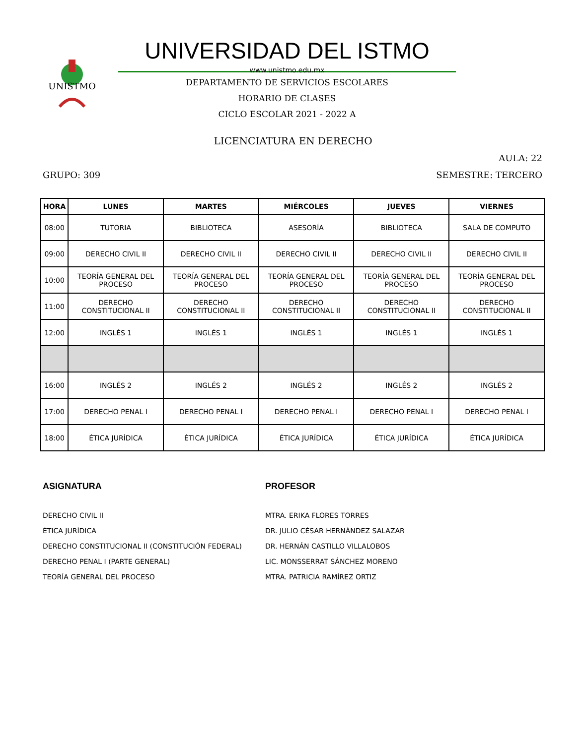UNISTMO
UNIVERSIDAD DEL ISTMO
www.unistmo.edu.mx
DEPARTAMENTO DE SERVICIOS ESCOLARES
HORARIO DE CLASES
CICLO ESCOLAR 2021 - 2022 A
LICENCIATURA EN DERECHO
AULA: 22
GRUPO: 309 SEMESTRE: TERCERO
| HORA | LUNES | MARTES | MIÉRCOLES | JUEVES | VIERNES |
| --- | --- | --- | --- | --- | --- |
| 08:00 | TUTORIA | BIBLIOTECA | ASESORÍA | BIBLIOTECA | SALA DE COMPUTO |
| 09:00 | DERECHO CIVIL II | DERECHO CIVIL II | DERECHO CIVIL II | DERECHO CIVIL II | DERECHO CIVIL II |
| 10:00 | TEORÍA GENERAL DEL PROCESO | TEORÍA GENERAL DEL PROCESO | TEORÍA GENERAL DEL PROCESO | TEORÍA GENERAL DEL PROCESO | TEORÍA GENERAL DEL PROCESO |
| 11:00 | DERECHO CONSTITUCIONAL II | DERECHO CONSTITUCIONAL II | DERECHO CONSTITUCIONAL II | DERECHO CONSTITUCIONAL II | DERECHO CONSTITUCIONAL II |
| 12:00 | INGLÉS 1 | INGLÉS 1 | INGLÉS 1 | INGLÉS 1 | INGLÉS 1 |
| 16:00 | INGLÉS 2 | INGLÉS 2 | INGLÉS 2 | INGLÉS 2 | INGLÉS 2 |
| 17:00 | DERECHO PENAL I | DERECHO PENAL I | DERECHO PENAL I | DERECHO PENAL I | DERECHO PENAL I |
| 18:00 | ÉTICA JURÍDICA | ÉTICA JURÍDICA | ÉTICA JURÍDICA | ÉTICA JURÍDICA | ÉTICA JURÍDICA |
ASIGNATURA
DERECHO CIVIL II
ÉTICA JURÍDICA
DERECHO CONSTITUCIONAL II (CONSTITUCIÓN FEDERAL)
DERECHO PENAL I (PARTE GENERAL)
TEORÍA GENERAL DEL PROCESO
PROFESOR
MTRA. ERIKA FLORES TORRES
DR. JULIO CÉSAR HERNÁNDEZ SALAZAR
DR. HERNÁN CASTILLO VILLALOBOS
LIC. MONSSERRAT SÁNCHEZ MORENO
MTRA. PATRICIA RAMÍREZ ORTIZ